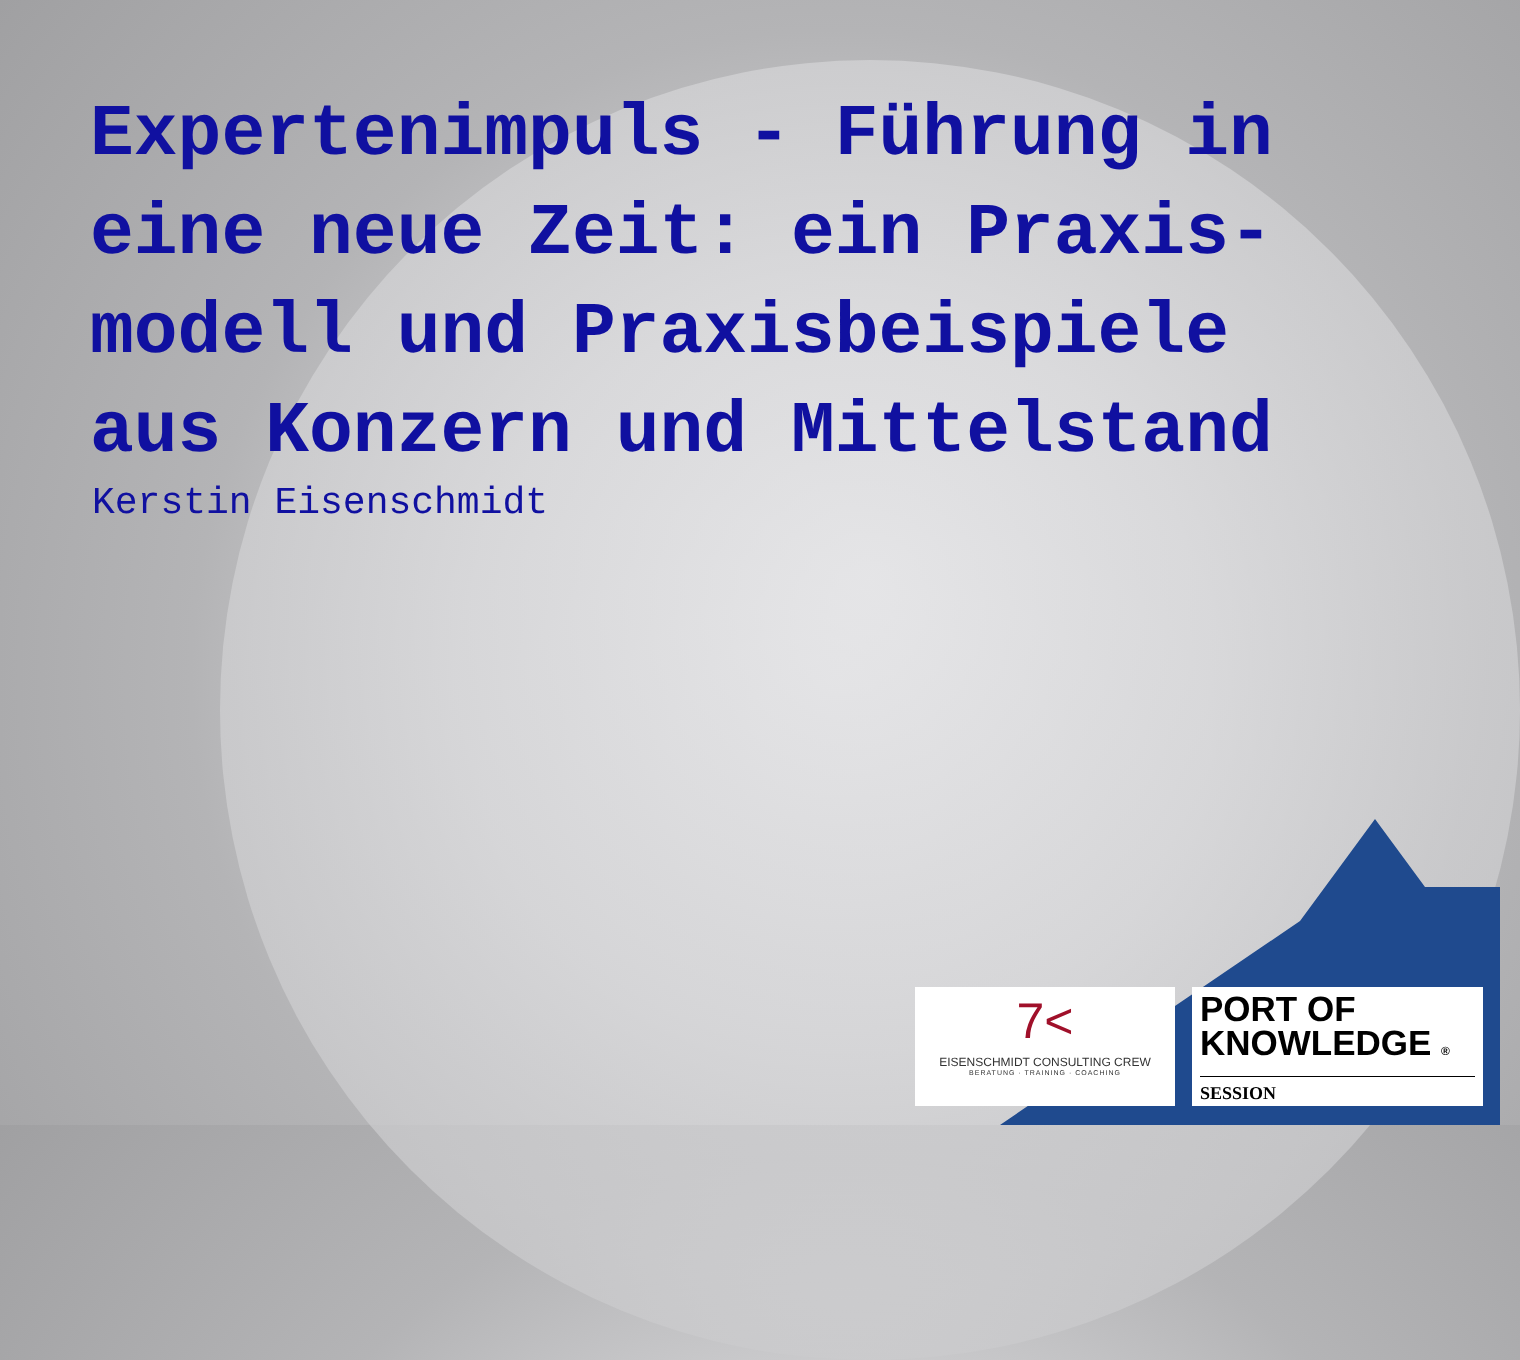Expertenimpuls - Führung in eine neue Zeit: ein Praxis-modell und Praxisbeispiele aus Konzern und Mittelstand
Kerstin Eisenschmidt
7<
EISENSCHMIDT CONSULTING CREW
BERATUNG · TRAINING · COACHING
PORT OF
KNOWLEDGE ®
SESSION